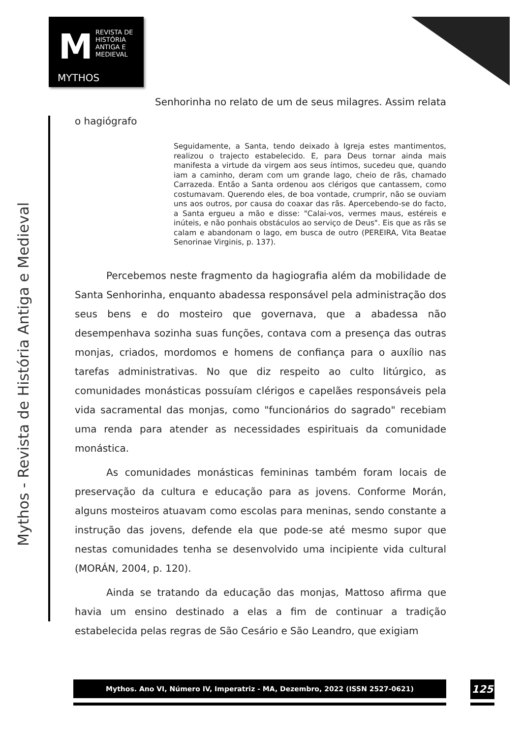M
REVISTA DE
HISTÓRIA
ANTIGA E
MEDIEVAL
MYTHOS
Mythos - Revista de História Antiga e Medieval
Senhorinha no relato de um de seus milagres. Assim relata
o hagiógrafo
Seguidamente, a Santa, tendo deixado à Igreja estes mantimentos, realizou o trajecto estabelecido. E, para Deus tornar ainda mais manifesta a virtude da virgem aos seus íntimos, sucedeu que, quando iam a caminho, deram com um grande lago, cheio de rãs, chamado Carrazeda. Então a Santa ordenou aos clérigos que cantassem, como costumavam. Querendo eles, de boa vontade, crumprir, não se ouviam uns aos outros, por causa do coaxar das rãs. Apercebendo-se do facto, a Santa ergueu a mão e disse: "Calai-vos, vermes maus, estéreis e inúteis, e não ponhais obstáculos ao serviço de Deus". Eis que as rãs se calam e abandonam o lago, em busca de outro (PEREIRA, Vita Beatae Senorinae Virginis, p. 137).
Percebemos neste fragmento da hagiografia além da mobilidade de Santa Senhorinha, enquanto abadessa responsável pela administração dos seus bens e do mosteiro que governava, que a abadessa não desempenhava sozinha suas funções, contava com a presença das outras monjas, criados, mordomos e homens de confiança para o auxílio nas tarefas administrativas. No que diz respeito ao culto litúrgico, as comunidades monásticas possuíam clérigos e capelães responsáveis pela vida sacramental das monjas, como "funcionários do sagrado" recebiam uma renda para atender as necessidades espirituais da comunidade monástica.
As comunidades monásticas femininas também foram locais de preservação da cultura e educação para as jovens. Conforme Morán, alguns mosteiros atuavam como escolas para meninas, sendo constante a instrução das jovens, defende ela que pode-se até mesmo supor que nestas comunidades tenha se desenvolvido uma incipiente vida cultural (MORÁN, 2004, p. 120).
Ainda se tratando da educação das monjas, Mattoso afirma que havia um ensino destinado a elas a fim de continuar a tradição estabelecida pelas regras de São Cesário e São Leandro, que exigiam
Mythos. Ano VI, Número IV, Imperatriz - MA, Dezembro, 2022 (ISSN 2527-0621) 125